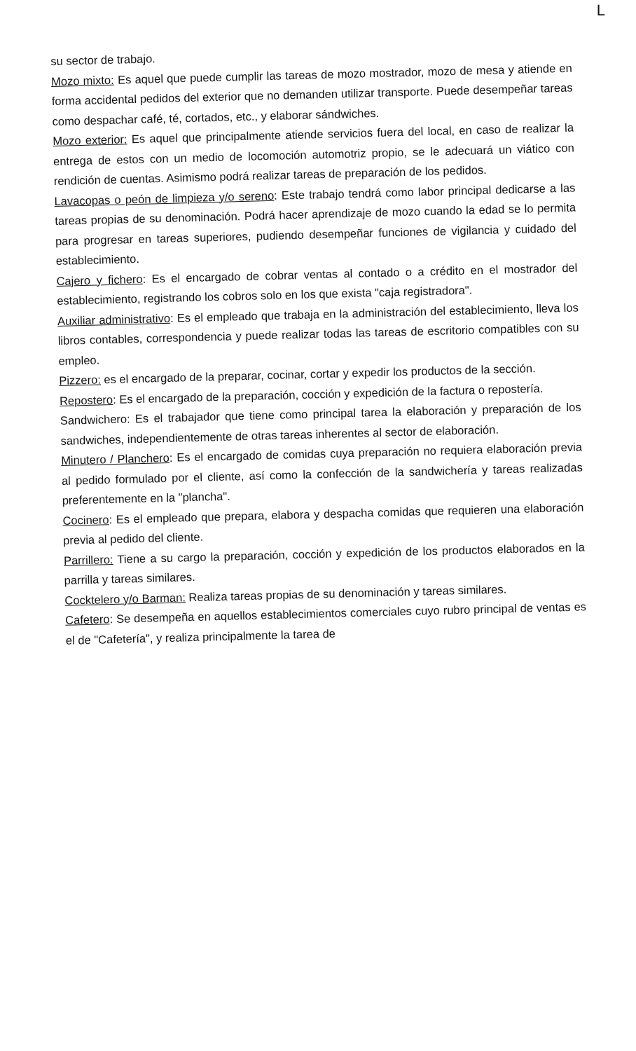L
su sector de trabajo.
Mozo mixto: Es aquel que puede cumplir las tareas de mozo mostrador, mozo de mesa y atiende en forma accidental pedidos del exterior que no demanden utilizar transporte. Puede desempeñar tareas como despachar café, té, cortados, etc., y elaborar sándwiches.
Mozo exterior: Es aquel que principalmente atiende servicios fuera del local, en caso de realizar la entrega de estos con un medio de locomoción automotriz propio, se le adecuará un viático con rendición de cuentas. Asimismo podrá realizar tareas de preparación de los pedidos.
Lavacopas o peón de limpieza y/o sereno: Este trabajo tendrá como labor principal dedicarse a las tareas propias de su denominación. Podrá hacer aprendizaje de mozo cuando la edad se lo permita para progresar en tareas superiores, pudiendo desempeñar funciones de vigilancia y cuidado del establecimiento.
Cajero y fichero: Es el encargado de cobrar ventas al contado o a crédito en el mostrador del establecimiento, registrando los cobros solo en los que exista "caja registradora".
Auxiliar administrativo: Es el empleado que trabaja en la administración del establecimiento, lleva los libros contables, correspondencia y puede realizar todas las tareas de escritorio compatibles con su empleo.
Pizzero: es el encargado de la preparar, cocinar, cortar y expedir los productos de la sección.
Repostero: Es el encargado de la preparación, cocción y expedición de la factura o repostería.
Sandwichero: Es el trabajador que tiene como principal tarea la elaboración y preparación de los sandwiches, independientemente de otras tareas inherentes al sector de elaboración.
Minutero / Planchero: Es el encargado de comidas cuya preparación no requiera elaboración previa al pedido formulado por el cliente, así como la confección de la sandwichería y tareas realizadas preferentemente en la "plancha".
Cocinero: Es el empleado que prepara, elabora y despacha comidas que requieren una elaboración previa al pedido del cliente.
Parrillero: Tiene a su cargo la preparación, cocción y expedición de los productos elaborados en la parrilla y tareas similares.
Cocktelero y/o Barman: Realiza tareas propias de su denominación y tareas similares.
Cafetero: Se desempeña en aquellos establecimientos comerciales cuyo rubro principal de ventas es el de "Cafetería", y realiza principalmente la tarea de